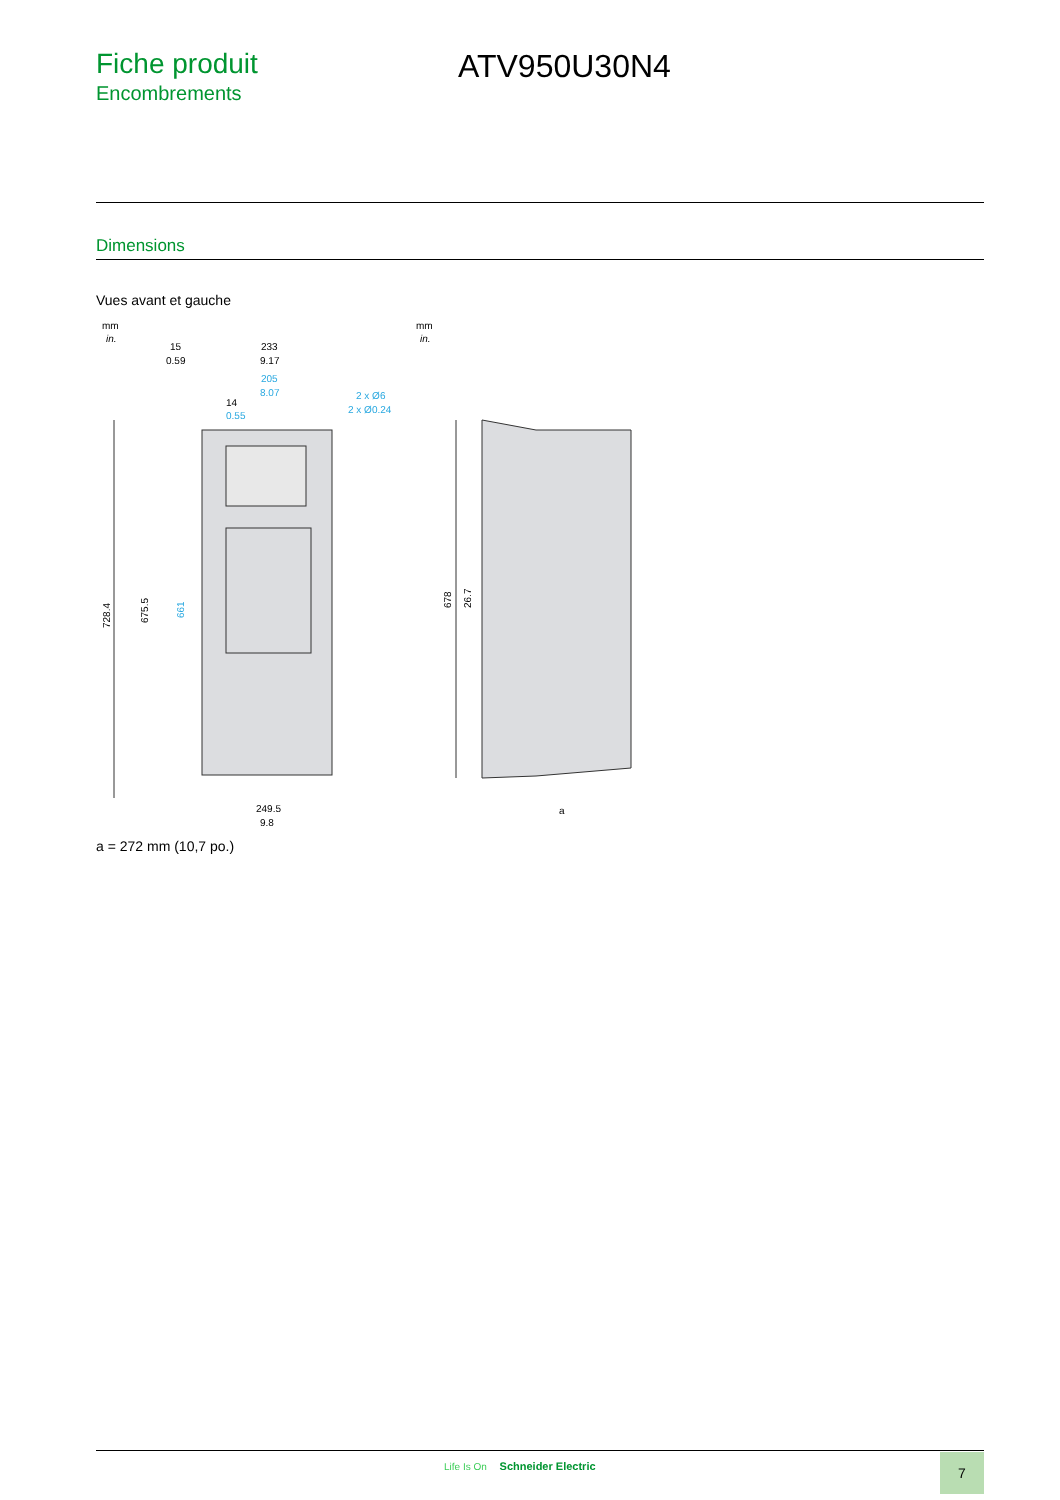Fiche produit
Encombrements
ATV950U30N4
Dimensions
Vues avant et gauche
mm
in.
mm
in.
15
0.59
233
9.17
205
8.07
14
0.55
2 x Ø6
2 x Ø0.24
728.4
675.5
661
678
26.7
249.5
9.8
a
a = 272 mm (10,7 po.)
Life Is On Schneider Electric 7